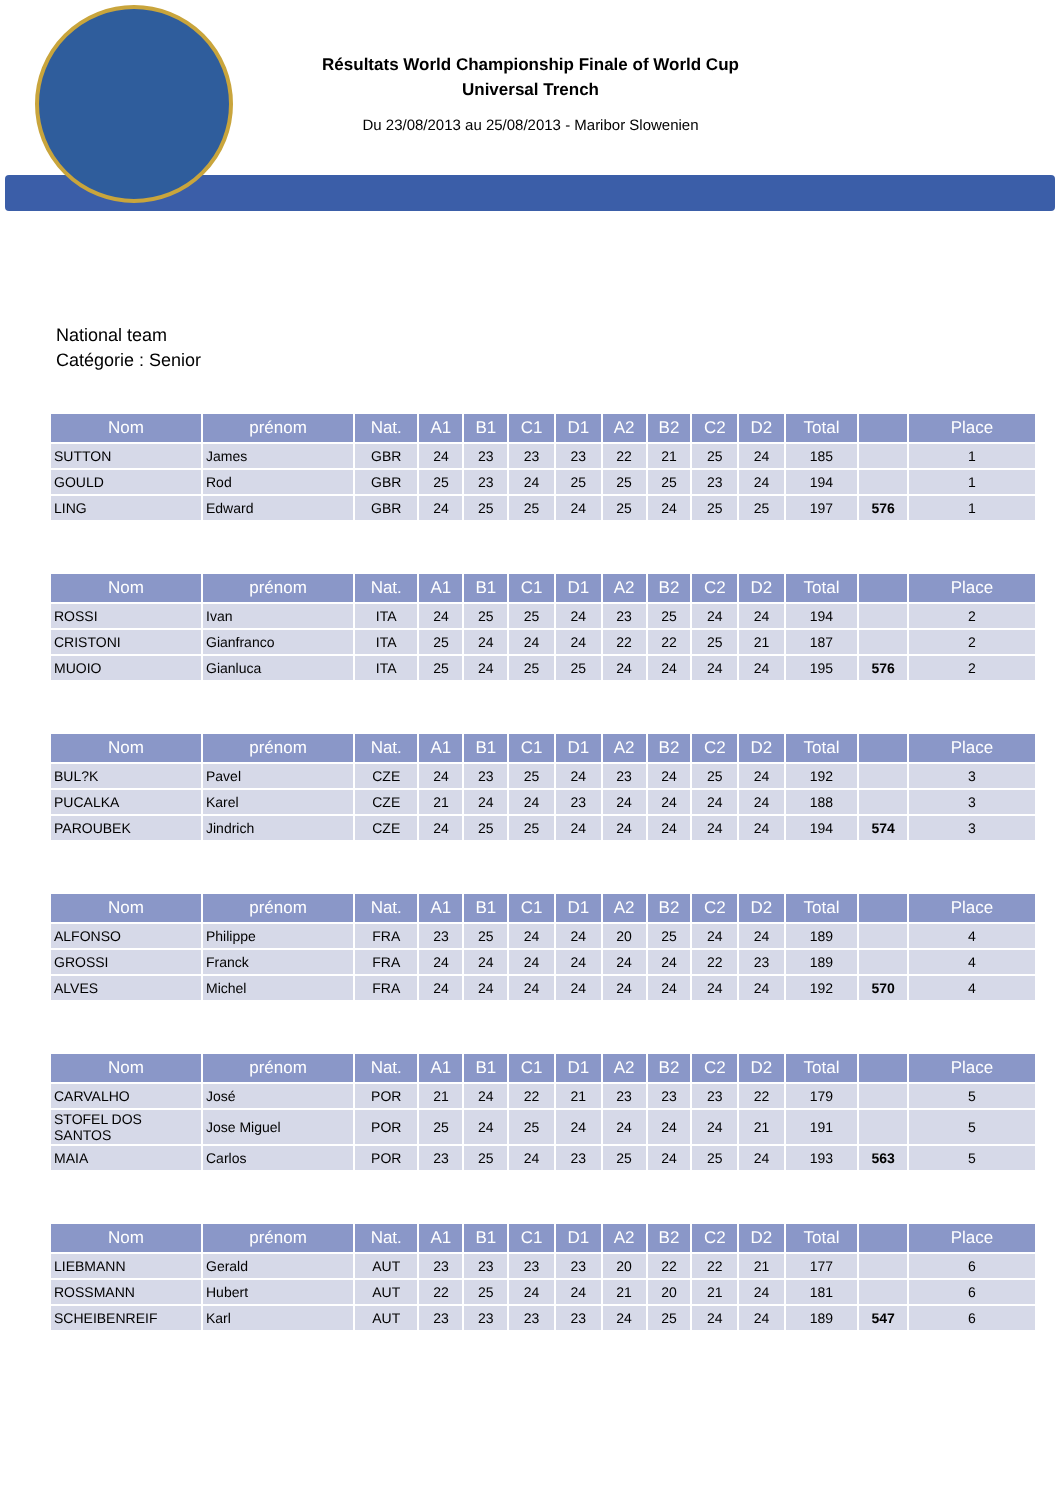Résultats World Championship Finale of World Cup
Universal Trench
Du 23/08/2013 au 25/08/2013 - Maribor Slowenien
National team
Catégorie : Senior
| Nom | prénom | Nat. | A1 | B1 | C1 | D1 | A2 | B2 | C2 | D2 | Total | | Place |
| --- | --- | --- | --- | --- | --- | --- | --- | --- | --- | --- | --- | --- | --- |
| SUTTON | James | GBR | 24 | 23 | 23 | 23 | 22 | 21 | 25 | 24 | 185 | | 1 |
| GOULD | Rod | GBR | 25 | 23 | 24 | 25 | 25 | 25 | 23 | 24 | 194 | | 1 |
| LING | Edward | GBR | 24 | 25 | 25 | 24 | 25 | 24 | 25 | 25 | 197 | 576 | 1 |
| Nom | prénom | Nat. | A1 | B1 | C1 | D1 | A2 | B2 | C2 | D2 | Total | | Place |
| --- | --- | --- | --- | --- | --- | --- | --- | --- | --- | --- | --- | --- | --- |
| ROSSI | Ivan | ITA | 24 | 25 | 25 | 24 | 23 | 25 | 24 | 24 | 194 | | 2 |
| CRISTONI | Gianfranco | ITA | 25 | 24 | 24 | 24 | 22 | 22 | 25 | 21 | 187 | | 2 |
| MUOIO | Gianluca | ITA | 25 | 24 | 25 | 25 | 24 | 24 | 24 | 24 | 195 | 576 | 2 |
| Nom | prénom | Nat. | A1 | B1 | C1 | D1 | A2 | B2 | C2 | D2 | Total | | Place |
| --- | --- | --- | --- | --- | --- | --- | --- | --- | --- | --- | --- | --- | --- |
| BUL?K | Pavel | CZE | 24 | 23 | 25 | 24 | 23 | 24 | 25 | 24 | 192 | | 3 |
| PUCALKA | Karel | CZE | 21 | 24 | 24 | 23 | 24 | 24 | 24 | 24 | 188 | | 3 |
| PAROUBEK | Jindrich | CZE | 24 | 25 | 25 | 24 | 24 | 24 | 24 | 24 | 194 | 574 | 3 |
| Nom | prénom | Nat. | A1 | B1 | C1 | D1 | A2 | B2 | C2 | D2 | Total | | Place |
| --- | --- | --- | --- | --- | --- | --- | --- | --- | --- | --- | --- | --- | --- |
| ALFONSO | Philippe | FRA | 23 | 25 | 24 | 24 | 20 | 25 | 24 | 24 | 189 | | 4 |
| GROSSI | Franck | FRA | 24 | 24 | 24 | 24 | 24 | 24 | 22 | 23 | 189 | | 4 |
| ALVES | Michel | FRA | 24 | 24 | 24 | 24 | 24 | 24 | 24 | 24 | 192 | 570 | 4 |
| Nom | prénom | Nat. | A1 | B1 | C1 | D1 | A2 | B2 | C2 | D2 | Total | | Place |
| --- | --- | --- | --- | --- | --- | --- | --- | --- | --- | --- | --- | --- | --- |
| CARVALHO | José | POR | 21 | 24 | 22 | 21 | 23 | 23 | 23 | 22 | 179 | | 5 |
| STOFEL DOS SANTOS | Jose Miguel | POR | 25 | 24 | 25 | 24 | 24 | 24 | 24 | 21 | 191 | | 5 |
| MAIA | Carlos | POR | 23 | 25 | 24 | 23 | 25 | 24 | 25 | 24 | 193 | 563 | 5 |
| Nom | prénom | Nat. | A1 | B1 | C1 | D1 | A2 | B2 | C2 | D2 | Total | | Place |
| --- | --- | --- | --- | --- | --- | --- | --- | --- | --- | --- | --- | --- | --- |
| LIEBMANN | Gerald | AUT | 23 | 23 | 23 | 23 | 20 | 22 | 22 | 21 | 177 | | 6 |
| ROSSMANN | Hubert | AUT | 22 | 25 | 24 | 24 | 21 | 20 | 21 | 24 | 181 | | 6 |
| SCHEIBENREIF | Karl | AUT | 23 | 23 | 23 | 23 | 24 | 25 | 24 | 24 | 189 | 547 | 6 |